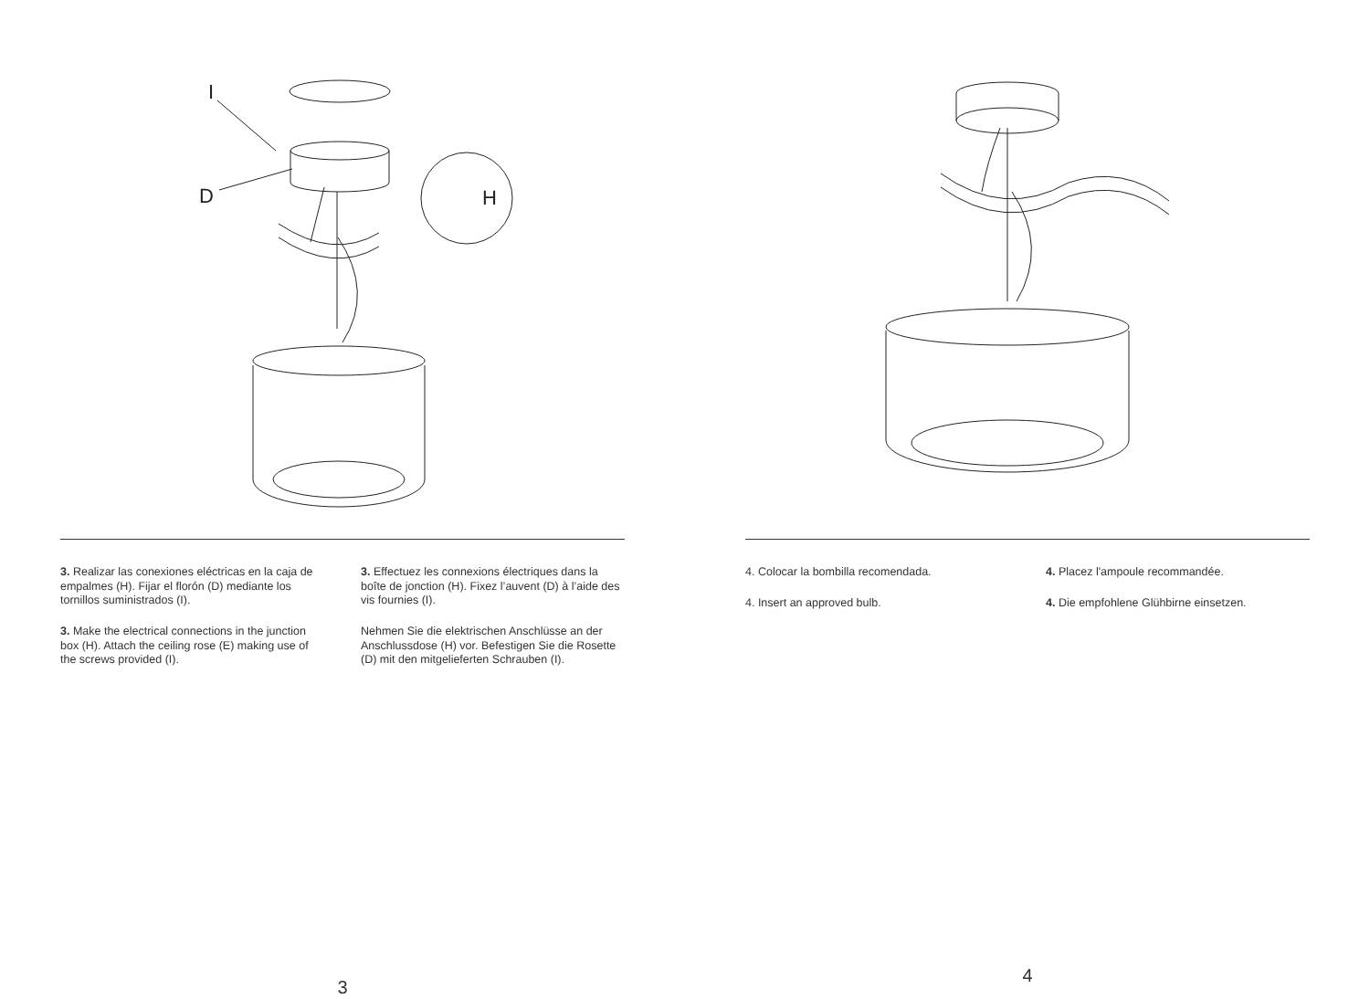I
D
H
3. Realizar las conexiones eléctricas en la caja de empalmes (H). Fijar el florón (D) mediante los tornillos suministrados (I).
3. Make the electrical connections in the junction box (H). Attach the ceiling rose (E) making use of the screws provided (I).
3. Effectuez les connexions électriques dans la boîte de jonction (H). Fixez l’auvent (D) à l’aide des vis fournies (I).
Nehmen Sie die elektrischen Anschlüsse an der Anschlussdose (H) vor. Befestigen Sie die Rosette (D) mit den mitgelieferten Schrauben (I).
3
4. Colocar la bombilla recomendada.
4. Insert an approved bulb.
4. Placez l'ampoule recommandée.
4. Die empfohlene Glühbirne einsetzen.
4